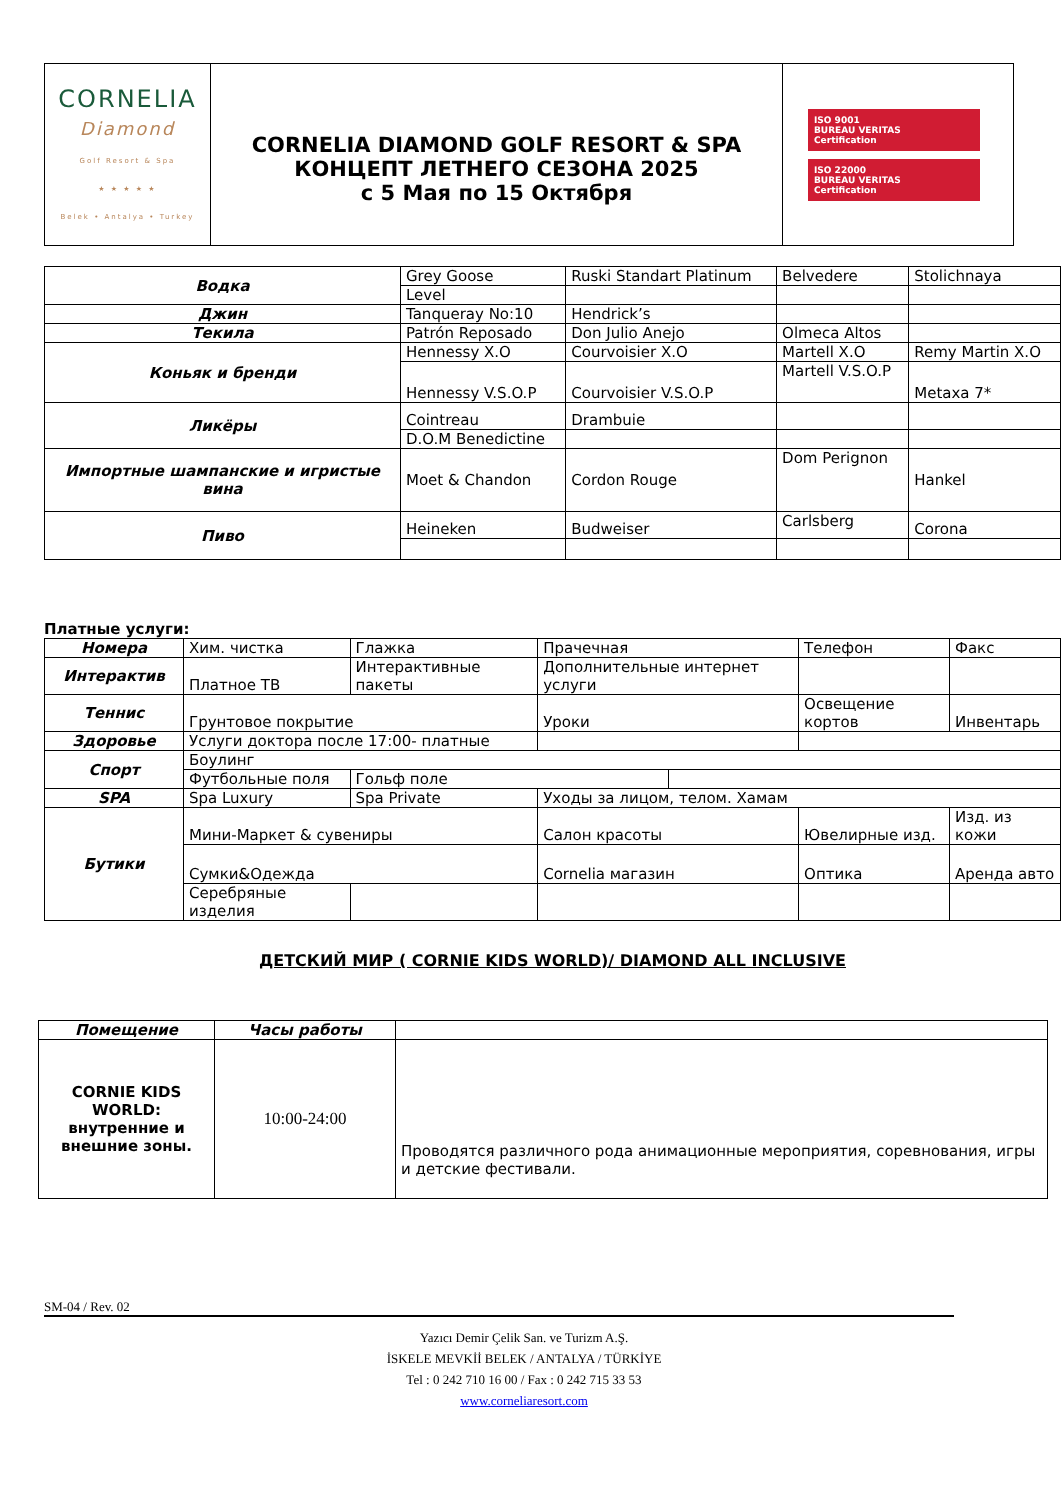| CORNELIA Diamond Golf Resort & Spa ★ ★ ★ ★ ★ Belek • Antalya • Turkey | CORNELIA DIAMOND GOLF RESORT & SPA КОНЦЕПТ ЛЕТНЕГО СЕЗОНА 2025 с 5 Мая по 15 Октября | ISO 9001 BUREAU VERITAS Certification ISO 22000 BUREAU VERITAS Certification |
| Водка | Grey Goose | Ruski Standart Platinum | Belvedere | Stolichnaya |
| | Level | | | |
| Джин | Tanqueray No:10 | Hendrick’s | | |
| Текила | Patrón Reposado | Don Julio Anejo | Olmeca Altos | |
| Коньяк и бренди | Hennessy X.O | Courvoisier X.O | Martell X.O | Remy Martin X.O |
| | Hennessy V.S.O.P | Courvoisier V.S.O.P | Martell V.S.O.P | Metaxa 7* |
| Ликёры | Cointreau | Drambuie | | |
| | D.O.M Benedictine | | | |
| Импортные шампанские и игристые вина | Moet & Chandon | Cordon Rouge | Dom Perignon | Hankel |
| Пиво | Heineken | Budweiser | Carlsberg | Corona |
Платные услуги:
| Номера | Хим. чистка | Глажка | Прачечная | | Телефон | Факс |
| Интерактив | Платное ТВ | Интерактивные пакеты | Дополнительные интернет услуги | | | |
| Теннис | Грунтовое покрытие | | Уроки | | Освещение кортов | Инвентарь |
| Здоровье | Услуги доктора после 17:00- платные | | | | | |
| Спорт | Боулинг | | | | | |
| | Футбольные поля | Гольф поле | | | | |
| SPA | Spa Luxury | Spa Private | Уходы за лицом, телом. Хамам | | | |
| Бутики | Мини-Маркет & сувениры | | Салон красоты | | Ювелирные изд. | Изд. из кожи |
| | Сумки&Одежда | | Cornelia магазин | | Оптика | Аренда авто |
| | Серебряные изделия | | | | | |
ДЕТСКИЙ МИР ( CORNIE KIDS WORLD)/ DIAMOND ALL INCLUSIVE
| Помещение | Часы работы | |
| --- | --- | --- |
| CORNIE KIDS WORLD: внутренние и внешние зоны. | 10:00-24:00 | Проводятся различного рода анимационные мероприятия, соревнования, игры и детские фестивали. |
SM-04 / Rev. 02
Yazıcı Demir Çelik San. ve Turizm A.Ş.
İSKELE MEVKİİ BELEK / ANTALYA / TÜRKİYE
Tel : 0 242 710 16 00 / Fax : 0 242 715 33 53
www.corneliaresort.com